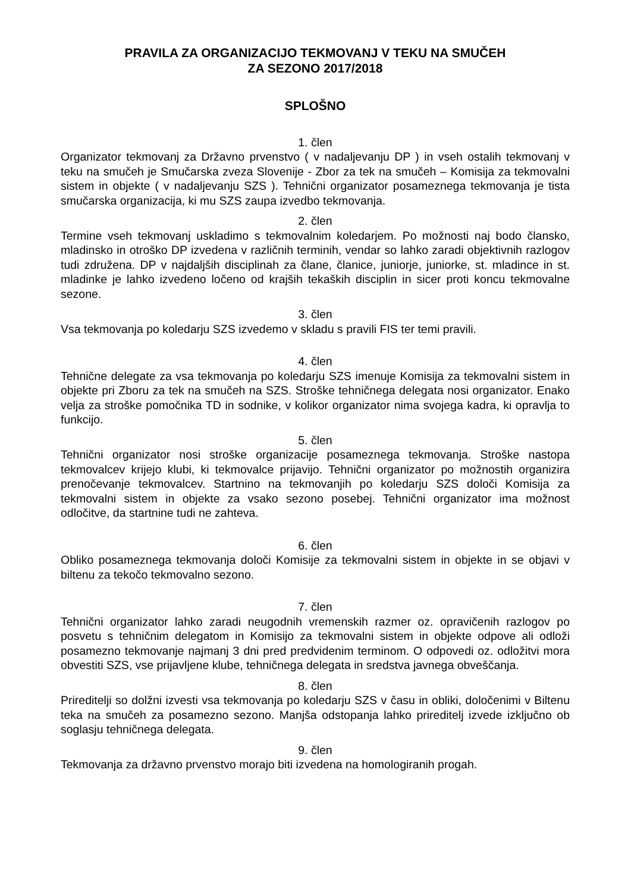PRAVILA ZA ORGANIZACIJO TEKMOVANJ V TEKU NA SMUČEH
ZA SEZONO 2017/2018
SPLOŠNO
1. člen
Organizator tekmovanj za Državno prvenstvo ( v nadaljevanju DP ) in vseh ostalih tekmovanj v teku na smučeh je Smučarska zveza Slovenije - Zbor za tek na smučeh – Komisija za tekmovalni sistem in objekte ( v nadaljevanju SZS ). Tehnični organizator posameznega tekmovanja je tista smučarska organizacija, ki mu SZS zaupa izvedbo tekmovanja.
2. člen
Termine vseh tekmovanj uskladimo s tekmovalnim koledarjem. Po možnosti naj bodo člansko, mladinsko in otroško DP izvedena v različnih terminih, vendar so lahko zaradi objektivnih razlogov tudi združena. DP v najdaljših disciplinah za člane, članice, juniorje, juniorke, st. mladince in st. mladinke je lahko izvedeno ločeno od krajših tekaških disciplin in sicer proti koncu tekmovalne sezone.
3. člen
Vsa tekmovanja po koledarju SZS izvedemo v skladu s pravili FIS ter temi pravili.
4. člen
Tehnične delegate za vsa tekmovanja po koledarju SZS imenuje Komisija za tekmovalni sistem in objekte pri Zboru za tek na smučeh na SZS. Stroške tehničnega delegata nosi organizator. Enako velja za stroške pomočnika TD in sodnike, v kolikor organizator nima svojega kadra, ki opravlja to funkcijo.
5. člen
Tehnični organizator nosi stroške organizacije posameznega tekmovanja. Stroške nastopa tekmovalcev krijejo klubi, ki tekmovalce prijavijo. Tehnični organizator po možnostih organizira prenočevanje tekmovalcev. Startnino na tekmovanjih po koledarju SZS določi Komisija za tekmovalni sistem in objekte za vsako sezono posebej. Tehnični organizator ima možnost odločitve, da startnine tudi ne zahteva.
6. člen
Obliko posameznega tekmovanja določi Komisije za tekmovalni sistem in objekte in se objavi v biltenu za tekočo tekmovalno sezono.
7. člen
Tehnični organizator lahko zaradi neugodnih vremenskih razmer oz. opravičenih razlogov po posvetu s tehničnim delegatom in Komisijo za tekmovalni sistem in objekte odpove ali odloži posamezno tekmovanje najmanj 3 dni pred predvidenim terminom. O odpovedi oz. odložitvi mora obvestiti SZS, vse prijavljene klube, tehničnega delegata in sredstva javnega obveščanja.
8. člen
Prireditelji so dolžni izvesti vsa tekmovanja po koledarju SZS v času in obliki, določenimi v Biltenu teka na smučeh za posamezno sezono. Manjša odstopanja lahko prireditelj izvede izključno ob soglasju tehničnega delegata.
9. člen
Tekmovanja za državno prvenstvo morajo biti izvedena na homologiranih progah.